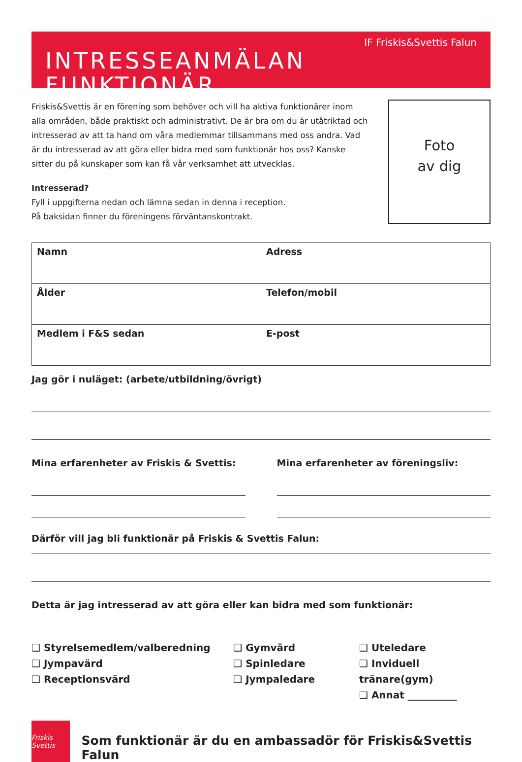IF Friskis&Svettis Falun
INTRESSEANMÄLAN FUNKTIONÄR
Friskis&Svettis är en förening som behöver och vill ha aktiva funktionärer inom alla områden, både praktiskt och administrativt. De är bra om du är utåtriktad och intresserad av att ta hand om våra medlemmar tillsammans med oss andra. Vad är du intresserad av att göra eller bidra med som funktionär hos oss? Kanske sitter du på kunskaper som kan få vår verksamhet att utvecklas.
Intresserad?
Fyll i uppgifterna nedan och lämna sedan in denna i reception.
På baksidan finner du föreningens förväntanskontrakt.
Foto
av dig
| Namn | Adress |
| Ålder | Telefon/mobil |
| Medlem i F&S sedan | E-post |
Jag gör i nuläget: (arbete/utbildning/övrigt)
Mina erfarenheter av Friskis & Svettis:
Mina erfarenheter av föreningsliv:
Därför vill jag bli funktionär på Friskis & Svettis Falun:
Detta är jag intresserad av att göra eller kan bidra med som funktionär:
❑ Styrelsemedlem/valberedning
❑ Jympavärd
❑ Receptionsvärd
❑ Gymvärd
❑ Spinledare
❑ Jympaledare
❑ Uteledare
❑ Inviduell tränare(gym)
❑ Annat __________
Friskis Svettis
Som funktionär är du en ambassadör för Friskis&Svettis Falun